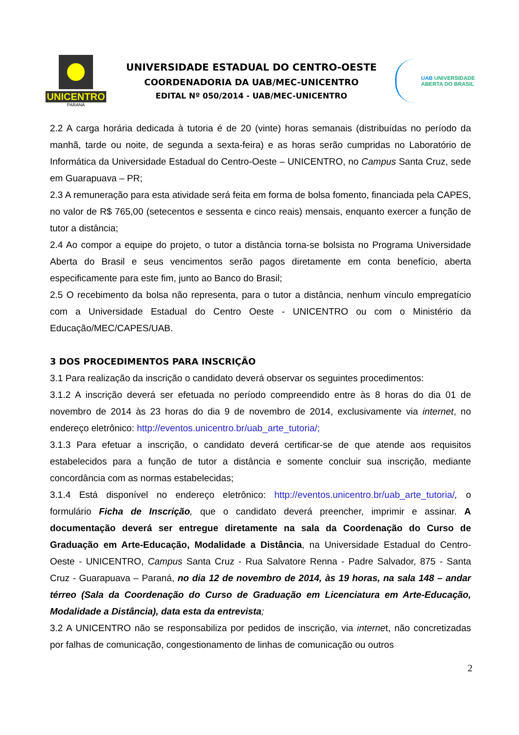UNICENTRO
PARANÁ
UNIVERSIDADE ESTADUAL DO CENTRO-OESTE
COORDENADORIA DA UAB/MEC-UNICENTRO
EDITAL Nº 050/2014 - UAB/MEC-UNICENTRO
UAB UNIVERSIDADE
ABERTA DO BRASIL
2.2 A carga horária dedicada à tutoria é de 20 (vinte) horas semanais (distribuídas no período da manhã, tarde ou noite, de segunda a sexta-feira) e as horas serão cumpridas no Laboratório de Informática da Universidade Estadual do Centro-Oeste – UNICENTRO, no Campus Santa Cruz, sede em Guarapuava – PR;
2.3 A remuneração para esta atividade será feita em forma de bolsa fomento, financiada pela CAPES, no valor de R$ 765,00 (setecentos e sessenta e cinco reais) mensais, enquanto exercer a função de tutor a distância;
2.4 Ao compor a equipe do projeto, o tutor a distância torna-se bolsista no Programa Universidade Aberta do Brasil e seus vencimentos serão pagos diretamente em conta benefício, aberta especificamente para este fim, junto ao Banco do Brasil;
2.5 O recebimento da bolsa não representa, para o tutor a distância, nenhum vínculo empregatício com a Universidade Estadual do Centro Oeste - UNICENTRO ou com o Ministério da Educação/MEC/CAPES/UAB.
3 DOS PROCEDIMENTOS PARA INSCRIÇÃO
3.1 Para realização da inscrição o candidato deverá observar os seguintes procedimentos:
3.1.2 A inscrição deverá ser efetuada no período compreendido entre às 8 horas do dia 01 de novembro de 2014 às 23 horas do dia 9 de novembro de 2014, exclusivamente via internet, no endereço eletrônico: http://eventos.unicentro.br/uab_arte_tutoria/;
3.1.3 Para efetuar a inscrição, o candidato deverá certificar-se de que atende aos requisitos estabelecidos para a função de tutor a distância e somente concluir sua inscrição, mediante concordância com as normas estabelecidas;
3.1.4 Está disponível no endereço eletrônico: http://eventos.unicentro.br/uab_arte_tutoria/, o formulário Ficha de Inscrição, que o candidato deverá preencher, imprimir e assinar. A documentação deverá ser entregue diretamente na sala da Coordenação do Curso de Graduação em Arte-Educação, Modalidade a Distância, na Universidade Estadual do Centro-Oeste - UNICENTRO, Campus Santa Cruz - Rua Salvatore Renna - Padre Salvador, 875 - Santa Cruz - Guarapuava – Paraná, no dia 12 de novembro de 2014, às 19 horas, na sala 148 – andar térreo (Sala da Coordenação do Curso de Graduação em Licenciatura em Arte-Educação, Modalidade a Distância), data esta da entrevista;
3.2 A UNICENTRO não se responsabiliza por pedidos de inscrição, via internet, não concretizadas por falhas de comunicação, congestionamento de linhas de comunicação ou outros
2